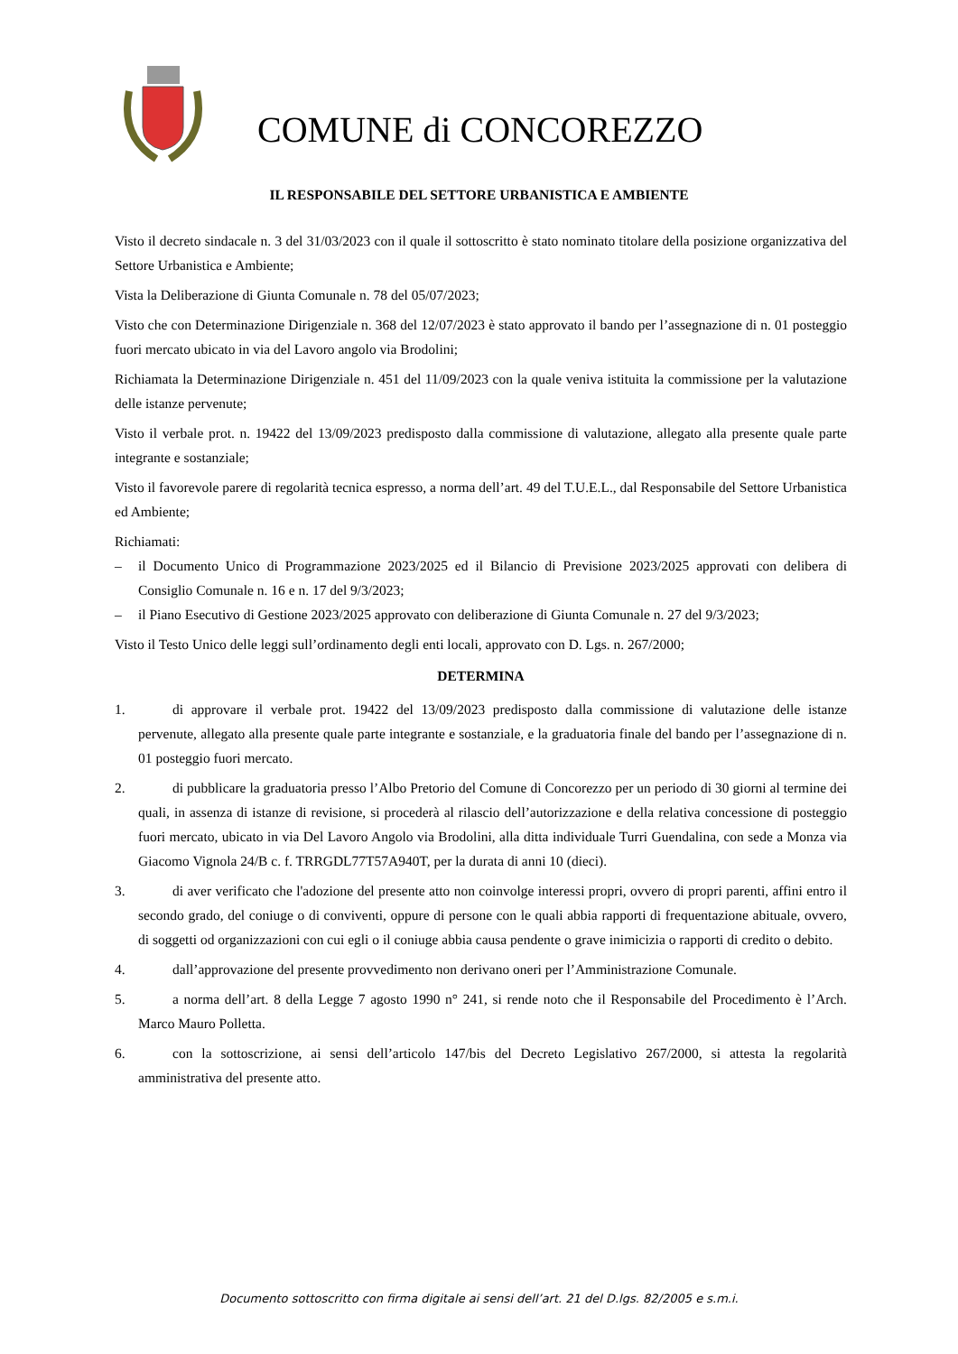COMUNE di CONCOREZZO
IL RESPONSABILE DEL SETTORE URBANISTICA E AMBIENTE
Visto il decreto sindacale n. 3 del 31/03/2023 con il quale il sottoscritto è stato nominato titolare della posizione organizzativa del Settore Urbanistica e Ambiente;
Vista la Deliberazione di Giunta Comunale n. 78 del 05/07/2023;
Visto che con Determinazione Dirigenziale n. 368 del 12/07/2023 è stato approvato il bando per l’assegnazione di n. 01 posteggio fuori mercato ubicato in via del Lavoro angolo via Brodolini;
Richiamata la Determinazione Dirigenziale n. 451 del 11/09/2023 con la quale veniva istituita la commissione per la valutazione delle istanze pervenute;
Visto il verbale prot. n. 19422 del 13/09/2023 predisposto dalla commissione di valutazione, allegato alla presente quale parte integrante e sostanziale;
Visto il favorevole parere di regolarità tecnica espresso, a norma dell’art. 49 del T.U.E.L., dal Responsabile del Settore Urbanistica ed Ambiente;
Richiamati:
– il Documento Unico di Programmazione 2023/2025 ed il Bilancio di Previsione 2023/2025 approvati con delibera di Consiglio Comunale n. 16 e n. 17 del 9/3/2023;
– il Piano Esecutivo di Gestione 2023/2025 approvato con deliberazione di Giunta Comunale n. 27 del 9/3/2023;
Visto il Testo Unico delle leggi sull’ordinamento degli enti locali, approvato con D. Lgs. n. 267/2000;
DETERMINA
1. di approvare il verbale prot. 19422 del 13/09/2023 predisposto dalla commissione di valutazione delle istanze pervenute, allegato alla presente quale parte integrante e sostanziale, e la graduatoria finale del bando per l’assegnazione di n. 01 posteggio fuori mercato.
2. di pubblicare la graduatoria presso l’Albo Pretorio del Comune di Concorezzo per un periodo di 30 giorni al termine dei quali, in assenza di istanze di revisione, si procederà al rilascio dell’autorizzazione e della relativa concessione di posteggio fuori mercato, ubicato in via Del Lavoro Angolo via Brodolini, alla ditta individuale Turri Guendalina, con sede a Monza via Giacomo Vignola 24/B c. f. TRRGDL77T57A940T, per la durata di anni 10 (dieci).
3. di aver verificato che l'adozione del presente atto non coinvolge interessi propri, ovvero di propri parenti, affini entro il secondo grado, del coniuge o di conviventi, oppure di persone con le quali abbia rapporti di frequentazione abituale, ovvero, di soggetti od organizzazioni con cui egli o il coniuge abbia causa pendente o grave inimicizia o rapporti di credito o debito.
4. dall’approvazione del presente provvedimento non derivano oneri per l’Amministrazione Comunale.
5. a norma dell’art. 8 della Legge 7 agosto 1990 n° 241, si rende noto che il Responsabile del Procedimento è l’Arch. Marco Mauro Polletta.
6. con la sottoscrizione, ai sensi dell’articolo 147/bis del Decreto Legislativo 267/2000, si attesta la regolarità amministrativa del presente atto.
Documento sottoscritto con firma digitale ai sensi dell’art. 21 del D.lgs. 82/2005 e s.m.i.